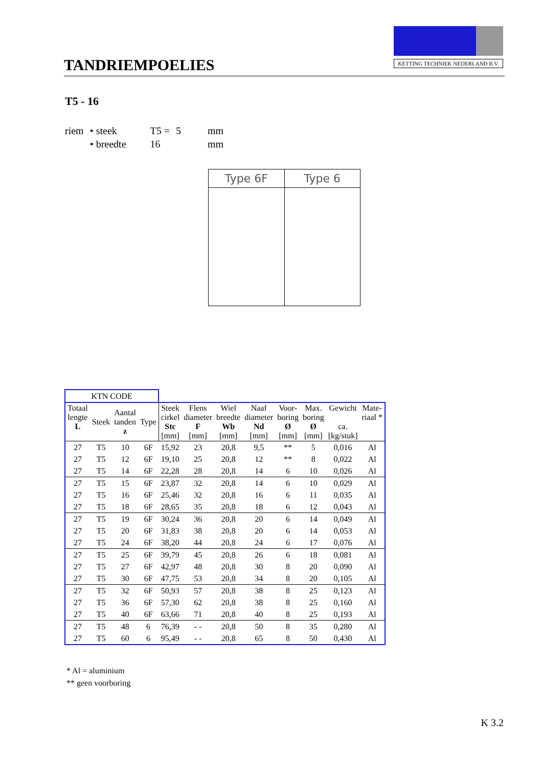TANDRIEMPOELIES
KETTING TECHNIEK NEDERLAND B.V.
T5 - 16
| riem | • steek | T5 = | 5 | mm |
| | • breedte | 16 | | mm |
Type 6F Type 6
| KTN CODE | | | | | | | | | | | |
| --- | --- | --- | --- | --- | --- | --- | --- | --- | --- | --- | --- |
| Totaal lengte L | Steek | Aantal tanden z | Type | Steek cirkel Stc [mm] | Flens diameter F [mm] | Wiel breedte Wb [mm] | Naaf diameter Nd [mm] | Voor- boring Ø [mm] | Max. boring Ø [mm] | Gewicht ca. [kg/stuk] | Mate- riaal * |
| 27 | T5 | 10 | 6F | 15,92 | 23 | 20,8 | 9,5 | ** | 5 | 0,016 | Al |
| 27 | T5 | 12 | 6F | 19,10 | 25 | 20,8 | 12 | ** | 8 | 0,022 | Al |
| 27 | T5 | 14 | 6F | 22,28 | 28 | 20,8 | 14 | 6 | 10 | 0,026 | Al |
| 27 | T5 | 15 | 6F | 23,87 | 32 | 20,8 | 14 | 6 | 10 | 0,029 | Al |
| 27 | T5 | 16 | 6F | 25,46 | 32 | 20,8 | 16 | 6 | 11 | 0,035 | Al |
| 27 | T5 | 18 | 6F | 28,65 | 35 | 20,8 | 18 | 6 | 12 | 0,043 | Al |
| 27 | T5 | 19 | 6F | 30,24 | 36 | 20,8 | 20 | 6 | 14 | 0,049 | Al |
| 27 | T5 | 20 | 6F | 31,83 | 38 | 20,8 | 20 | 6 | 14 | 0,053 | Al |
| 27 | T5 | 24 | 6F | 38,20 | 44 | 20,8 | 24 | 6 | 17 | 0,076 | Al |
| 27 | T5 | 25 | 6F | 39,79 | 45 | 20,8 | 26 | 6 | 18 | 0,081 | Al |
| 27 | T5 | 27 | 6F | 42,97 | 48 | 20,8 | 30 | 8 | 20 | 0,090 | Al |
| 27 | T5 | 30 | 6F | 47,75 | 53 | 20,8 | 34 | 8 | 20 | 0,105 | Al |
| 27 | T5 | 32 | 6F | 50,93 | 57 | 20,8 | 38 | 8 | 25 | 0,123 | Al |
| 27 | T5 | 36 | 6F | 57,30 | 62 | 20,8 | 38 | 8 | 25 | 0,160 | Al |
| 27 | T5 | 40 | 6F | 63,66 | 71 | 20,8 | 40 | 8 | 25 | 0,193 | Al |
| 27 | T5 | 48 | 6 | 76,39 | - - | 20,8 | 50 | 8 | 35 | 0,280 | Al |
| 27 | T5 | 60 | 6 | 95,49 | - - | 20,8 | 65 | 8 | 50 | 0,430 | Al |
* Al = aluminium
** geen voorboring
K 3.2